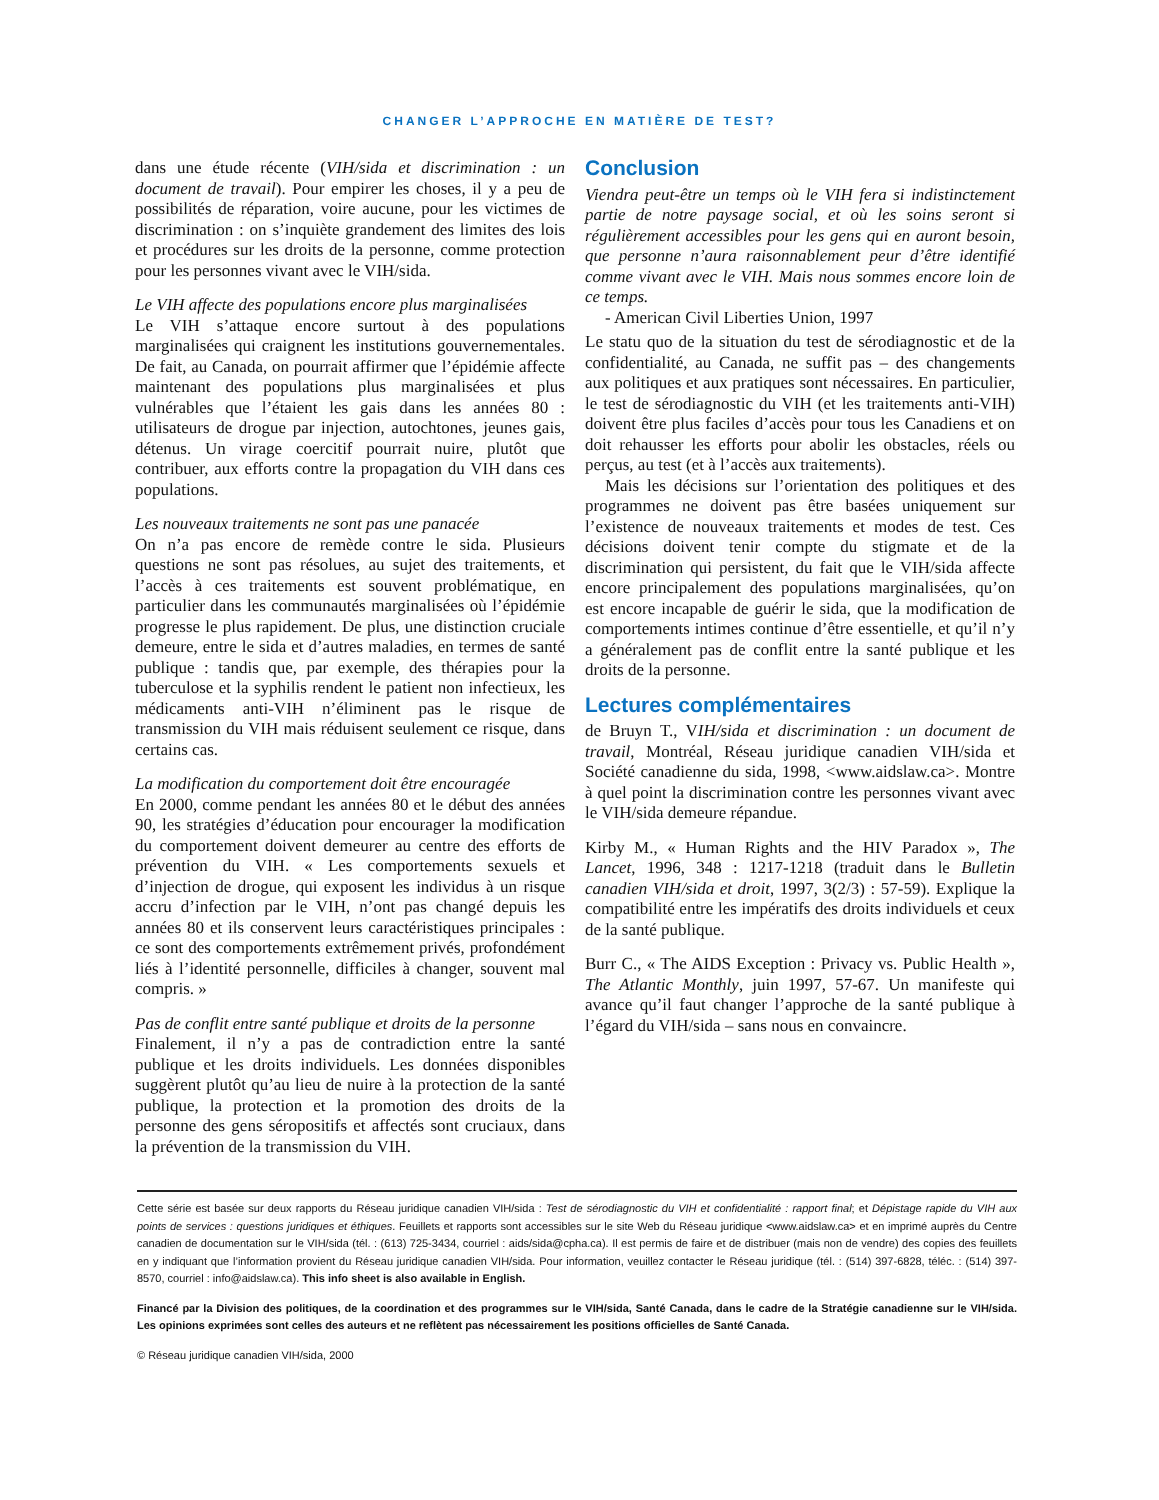CHANGER L’APPROCHE EN MATIÈRE DE TEST?
dans une étude récente (VIH/sida et discrimination : un document de travail). Pour empirer les choses, il y a peu de possibilités de réparation, voire aucune, pour les victimes de discrimination : on s’inquiète grandement des limites des lois et procédures sur les droits de la personne, comme protection pour les personnes vivant avec le VIH/sida.
Le VIH affecte des populations encore plus marginalisées
Le VIH s’attaque encore surtout à des populations marginalisées qui craignent les institutions gouvernementales. De fait, au Canada, on pourrait affirmer que l’épidémie affecte maintenant des populations plus marginalisées et plus vulnérables que l’étaient les gais dans les années 80 : utilisateurs de drogue par injection, autochtones, jeunes gais, détenus. Un virage coercitif pourrait nuire, plutôt que contribuer, aux efforts contre la propagation du VIH dans ces populations.
Les nouveaux traitements ne sont pas une panacée
On n’a pas encore de remède contre le sida. Plusieurs questions ne sont pas résolues, au sujet des traitements, et l’accès à ces traitements est souvent problématique, en particulier dans les communautés marginalisées où l’épidémie progresse le plus rapidement. De plus, une distinction cruciale demeure, entre le sida et d’autres maladies, en termes de santé publique : tandis que, par exemple, des thérapies pour la tuberculose et la syphilis rendent le patient non infectieux, les médicaments anti-VIH n’éliminent pas le risque de transmission du VIH mais réduisent seulement ce risque, dans certains cas.
La modification du comportement doit être encouragée
En 2000, comme pendant les années 80 et le début des années 90, les stratégies d’éducation pour encourager la modification du comportement doivent demeurer au centre des efforts de prévention du VIH. « Les comportements sexuels et d’injection de drogue, qui exposent les individus à un risque accru d’infection par le VIH, n’ont pas changé depuis les années 80 et ils conservent leurs caractéristiques principales : ce sont des comportements extrêmement privés, profondément liés à l’identité personnelle, difficiles à changer, souvent mal compris. »
Pas de conflit entre santé publique et droits de la personne
Finalement, il n’y a pas de contradiction entre la santé publique et les droits individuels. Les données disponibles suggèrent plutôt qu’au lieu de nuire à la protection de la santé publique, la protection et la promotion des droits de la personne des gens séropositifs et affectés sont cruciaux, dans la prévention de la transmission du VIH.
Conclusion
Viendra peut-être un temps où le VIH fera si indistinctement partie de notre paysage social, et où les soins seront si régulièrement accessibles pour les gens qui en auront besoin, que personne n’aura raisonnablement peur d’être identifié comme vivant avec le VIH. Mais nous sommes encore loin de ce temps.
- American Civil Liberties Union, 1997
Le statu quo de la situation du test de sérodiagnostic et de la confidentialité, au Canada, ne suffit pas – des changements aux politiques et aux pratiques sont nécessaires. En particulier, le test de sérodiagnostic du VIH (et les traitements anti-VIH) doivent être plus faciles d’accès pour tous les Canadiens et on doit rehausser les efforts pour abolir les obstacles, réels ou perçus, au test (et à l’accès aux traitements).
Mais les décisions sur l’orientation des politiques et des programmes ne doivent pas être basées uniquement sur l’existence de nouveaux traitements et modes de test. Ces décisions doivent tenir compte du stigmate et de la discrimination qui persistent, du fait que le VIH/sida affecte encore principalement des populations marginalisées, qu’on est encore incapable de guérir le sida, que la modification de comportements intimes continue d’être essentielle, et qu’il n’y a généralement pas de conflit entre la santé publique et les droits de la personne.
Lectures complémentaires
de Bruyn T., VIH/sida et discrimination : un document de travail, Montréal, Réseau juridique canadien VIH/sida et Société canadienne du sida, 1998, <www.aidslaw.ca>. Montre à quel point la discrimination contre les personnes vivant avec le VIH/sida demeure répandue.
Kirby M., « Human Rights and the HIV Paradox », The Lancet, 1996, 348 : 1217-1218 (traduit dans le Bulletin canadien VIH/sida et droit, 1997, 3(2/3) : 57-59). Explique la compatibilité entre les impératifs des droits individuels et ceux de la santé publique.
Burr C., « The AIDS Exception : Privacy vs. Public Health », The Atlantic Monthly, juin 1997, 57-67. Un manifeste qui avance qu’il faut changer l’approche de la santé publique à l’égard du VIH/sida – sans nous en convaincre.
Cette série est basée sur deux rapports du Réseau juridique canadien VIH/sida : Test de sérodiagnostic du VIH et confidentialité : rapport final; et Dépistage rapide du VIH aux points de services : questions juridiques et éthiques. Feuillets et rapports sont accessibles sur le site Web du Réseau juridique <www.aidslaw.ca> et en imprimé auprès du Centre canadien de documentation sur le VIH/sida (tél. : (613) 725-3434, courriel : aids/sida@cpha.ca). Il est permis de faire et de distribuer (mais non de vendre) des copies des feuillets en y indiquant que l’information provient du Réseau juridique canadien VIH/sida. Pour information, veuillez contacter le Réseau juridique (tél. : (514) 397-6828, téléc. : (514) 397-8570, courriel : info@aidslaw.ca). This info sheet is also available in English.
Financé par la Division des politiques, de la coordination et des programmes sur le VIH/sida, Santé Canada, dans le cadre de la Stratégie canadienne sur le VIH/sida. Les opinions exprimées sont celles des auteurs et ne reflètent pas nécessairement les positions officielles de Santé Canada.
© Réseau juridique canadien VIH/sida, 2000